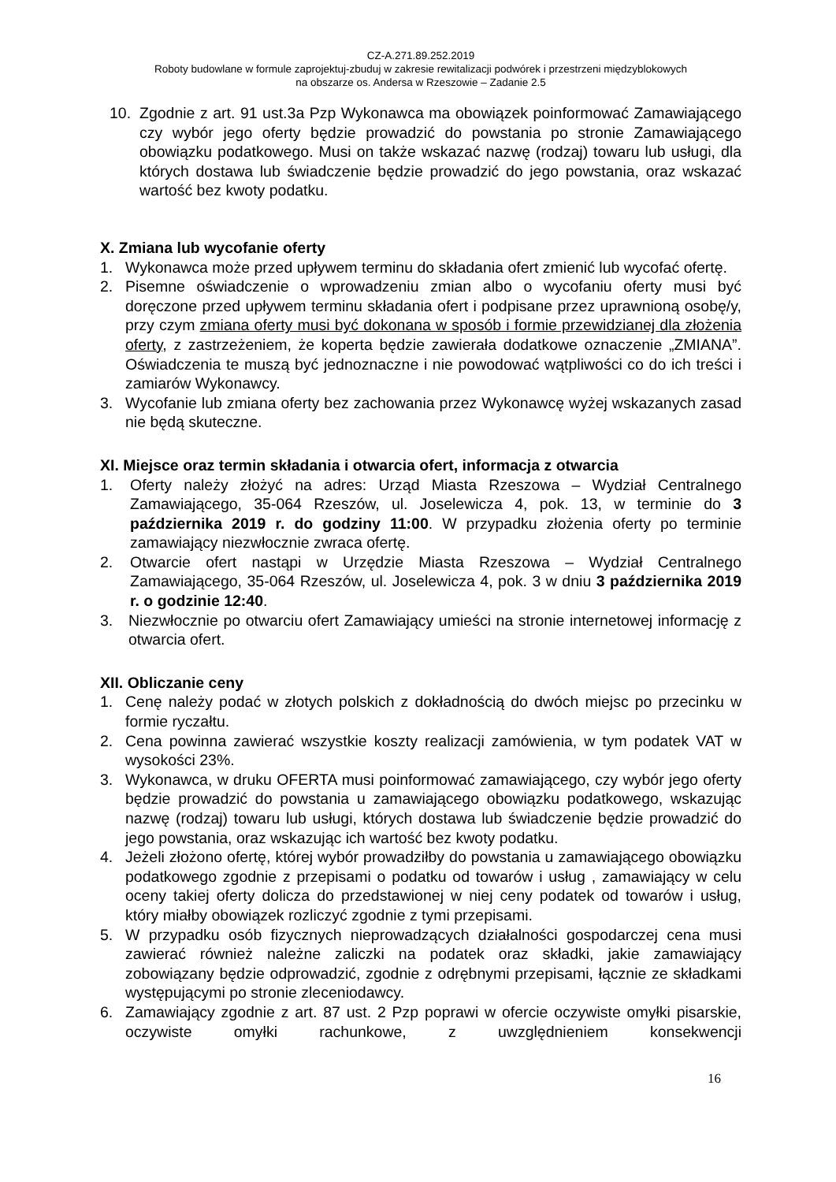CZ-A.271.89.252.2019
Roboty budowlane w formule zaprojektuj-zbuduj w zakresie rewitalizacji podwórek i przestrzeni międzyblokowych
na obszarze os. Andersa w Rzeszowie – Zadanie 2.5
10. Zgodnie z art. 91 ust.3a Pzp Wykonawca ma obowiązek poinformować Zamawiającego czy wybór jego oferty będzie prowadzić do powstania po stronie Zamawiającego obowiązku podatkowego. Musi on także wskazać nazwę (rodzaj) towaru lub usługi, dla których dostawa lub świadczenie będzie prowadzić do jego powstania, oraz wskazać wartość bez kwoty podatku.
X. Zmiana lub wycofanie oferty
1. Wykonawca może przed upływem terminu do składania ofert zmienić lub wycofać ofertę.
2. Pisemne oświadczenie o wprowadzeniu zmian albo o wycofaniu oferty musi być doręczone przed upływem terminu składania ofert i podpisane przez uprawnioną osobę/y, przy czym zmiana oferty musi być dokonana w sposób i formie przewidzianej dla złożenia oferty, z zastrzeżeniem, że koperta będzie zawierała dodatkowe oznaczenie „ZMIANA”. Oświadczenia te muszą być jednoznaczne i nie powodować wątpliwości co do ich treści i zamiarów Wykonawcy.
3. Wycofanie lub zmiana oferty bez zachowania przez Wykonawcę wyżej wskazanych zasad nie będą skuteczne.
XI. Miejsce oraz termin składania i otwarcia ofert, informacja z otwarcia
1. Oferty należy złożyć na adres: Urząd Miasta Rzeszowa – Wydział Centralnego Zamawiającego, 35-064 Rzeszów, ul. Joselewicza 4, pok. 13, w terminie do 3 października 2019 r. do godziny 11:00. W przypadku złożenia oferty po terminie zamawiający niezwłocznie zwraca ofertę.
2. Otwarcie ofert nastąpi w Urzędzie Miasta Rzeszowa – Wydział Centralnego Zamawiającego, 35-064 Rzeszów, ul. Joselewicza 4, pok. 3 w dniu 3 października 2019 r. o godzinie 12:40.
3. Niezwłocznie po otwarciu ofert Zamawiający umieści na stronie internetowej informację z otwarcia ofert.
XII. Obliczanie ceny
1. Cenę należy podać w złotych polskich z dokładnością do dwóch miejsc po przecinku w formie ryczałtu.
2. Cena powinna zawierać wszystkie koszty realizacji zamówienia, w tym podatek VAT w wysokości 23%.
3. Wykonawca, w druku OFERTA musi poinformować zamawiającego, czy wybór jego oferty będzie prowadzić do powstania u zamawiającego obowiązku podatkowego, wskazując nazwę (rodzaj) towaru lub usługi, których dostawa lub świadczenie będzie prowadzić do jego powstania, oraz wskazując ich wartość bez kwoty podatku.
4. Jeżeli złożono ofertę, której wybór prowadziłby do powstania u zamawiającego obowiązku podatkowego zgodnie z przepisami o podatku od towarów i usług , zamawiający w celu oceny takiej oferty dolicza do przedstawionej w niej ceny podatek od towarów i usług, który miałby obowiązek rozliczyć zgodnie z tymi przepisami.
5. W przypadku osób fizycznych nieprowadzących działalności gospodarczej cena musi zawierać również należne zaliczki na podatek oraz składki, jakie zamawiający zobowiązany będzie odprowadzić, zgodnie z odrębnymi przepisami, łącznie ze składkami występującymi po stronie zleceniodawcy.
6. Zamawiający zgodnie z art. 87 ust. 2 Pzp poprawi w ofercie oczywiste omyłki pisarskie, oczywiste omyłki rachunkowe, z uwzględnieniem konsekwencji
16